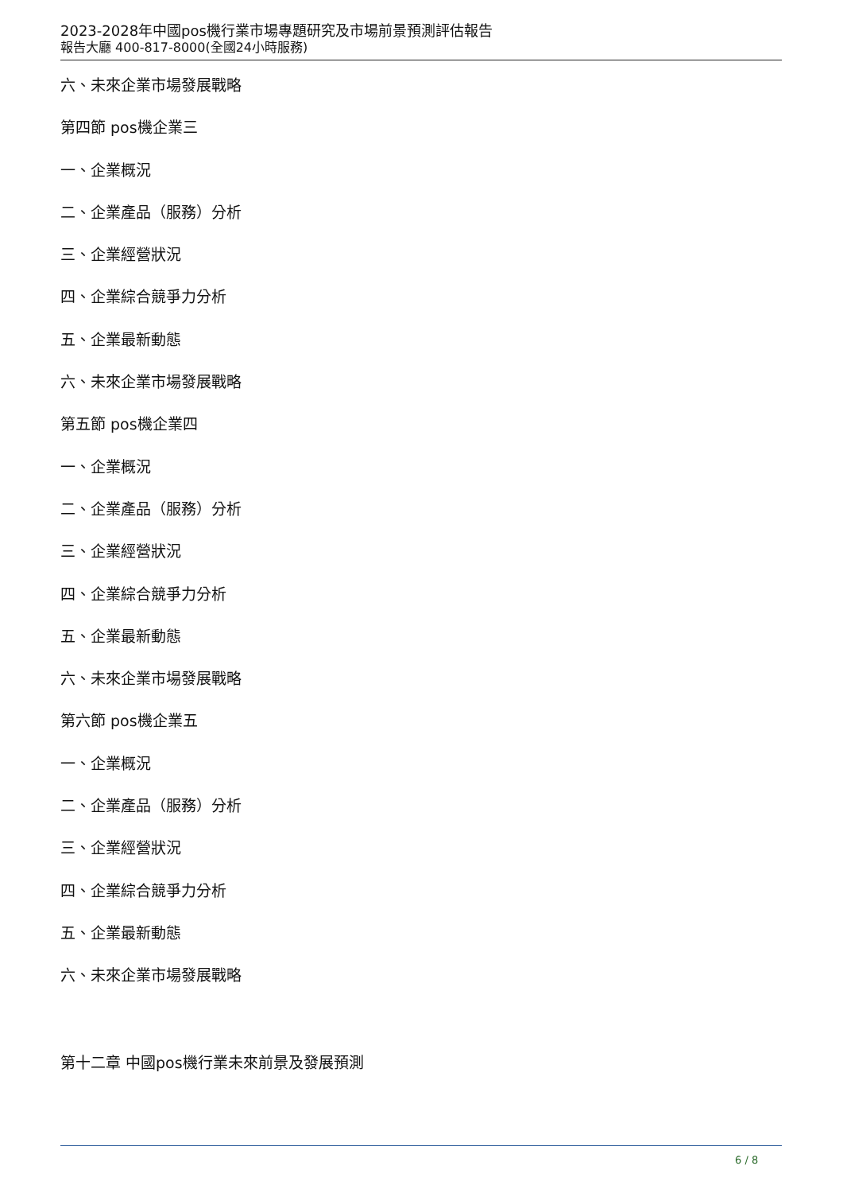2023-2028年中國pos機行業市場專題研究及市場前景預測評估報告
報告大廳 400-817-8000(全國24小時服務)
六、未來企業市場發展戰略
第四節 pos機企業三
一、企業概況
二、企業產品（服務）分析
三、企業經營狀況
四、企業綜合競爭力分析
五、企業最新動態
六、未來企業市場發展戰略
第五節 pos機企業四
一、企業概況
二、企業產品（服務）分析
三、企業經營狀況
四、企業綜合競爭力分析
五、企業最新動態
六、未來企業市場發展戰略
第六節 pos機企業五
一、企業概況
二、企業產品（服務）分析
三、企業經營狀況
四、企業綜合競爭力分析
五、企業最新動態
六、未來企業市場發展戰略
第十二章 中國pos機行業未來前景及發展預測
6 / 8